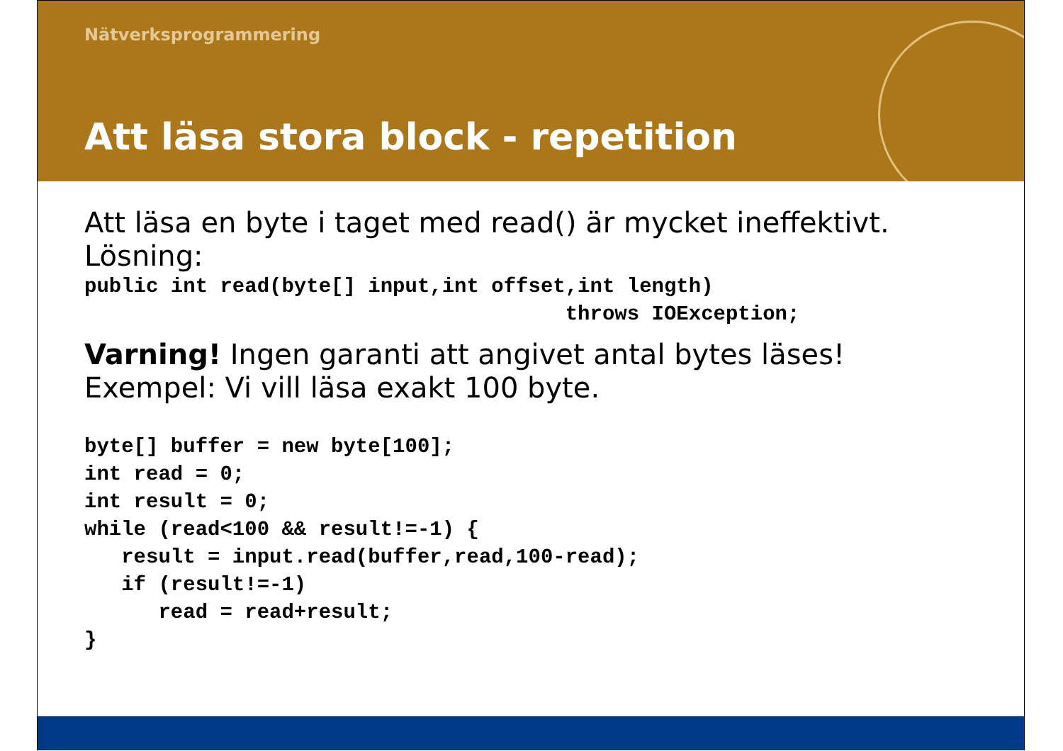Nätverksprogrammering
Att läsa stora block - repetition
Att läsa en byte i taget med read() är mycket ineffektivt.
Lösning:
public int read(byte[] input,int offset,int length)
                                       throws IOException;
Varning! Ingen garanti att angivet antal bytes läses!
Exempel: Vi vill läsa exakt 100 byte.
byte[] buffer = new byte[100];
int read = 0;
int result = 0;
while (read<100 && result!=-1) {
   result = input.read(buffer,read,100-read);
   if (result!=-1)
      read = read+result;
}